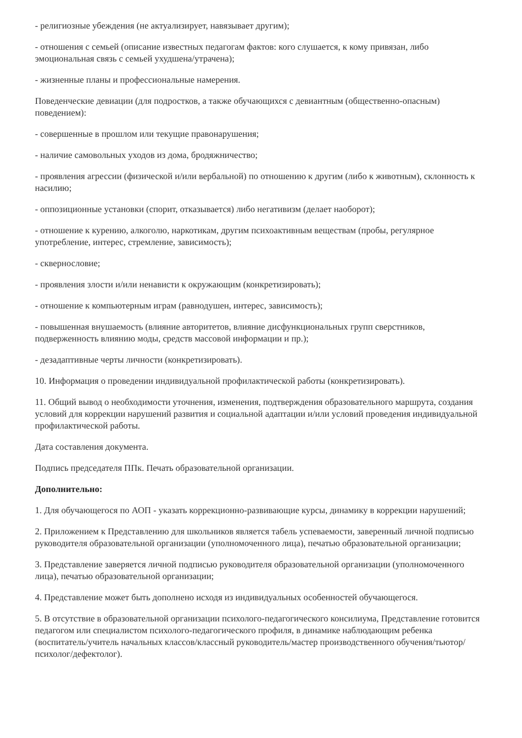- религиозные убеждения (не актуализирует, навязывает другим);
- отношения с семьей (описание известных педагогам фактов: кого слушается, к кому привязан, либо эмоциональная связь с семьей ухудшена/утрачена);
- жизненные планы и профессиональные намерения.
Поведенческие девиации (для подростков, а также обучающихся с девиантным (общественно-опасным) поведением):
- совершенные в прошлом или текущие правонарушения;
- наличие самовольных уходов из дома, бродяжничество;
- проявления агрессии (физической и/или вербальной) по отношению к другим (либо к животным), склонность к насилию;
- оппозиционные установки (спорит, отказывается) либо негативизм (делает наоборот);
- отношение к курению, алкоголю, наркотикам, другим психоактивным веществам (пробы, регулярное употребление, интерес, стремление, зависимость);
- сквернословие;
- проявления злости и/или ненависти к окружающим (конкретизировать);
- отношение к компьютерным играм (равнодушен, интерес, зависимость);
- повышенная внушаемость (влияние авторитетов, влияние дисфункциональных групп сверстников, подверженность влиянию моды, средств массовой информации и пр.);
- дезадаптивные черты личности (конкретизировать).
10. Информация о проведении индивидуальной профилактической работы (конкретизировать).
11. Общий вывод о необходимости уточнения, изменения, подтверждения образовательного маршрута, создания условий для коррекции нарушений развития и социальной адаптации и/или условий проведения индивидуальной профилактической работы.
Дата составления документа.
Подпись председателя ППк. Печать образовательной организации.
Дополнительно:
1. Для обучающегося по АОП - указать коррекционно-развивающие курсы, динамику в коррекции нарушений;
2. Приложением к Представлению для школьников является табель успеваемости, заверенный личной подписью руководителя образовательной организации (уполномоченного лица), печатью образовательной организации;
3. Представление заверяется личной подписью руководителя образовательной организации (уполномоченного лица), печатью образовательной организации;
4. Представление может быть дополнено исходя из индивидуальных особенностей обучающегося.
5. В отсутствие в образовательной организации психолого-педагогического консилиума, Представление готовится педагогом или специалистом психолого-педагогического профиля, в динамике наблюдающим ребенка (воспитатель/учитель начальных классов/классный руководитель/мастер производственного обучения/тьютор/психолог/дефектолог).